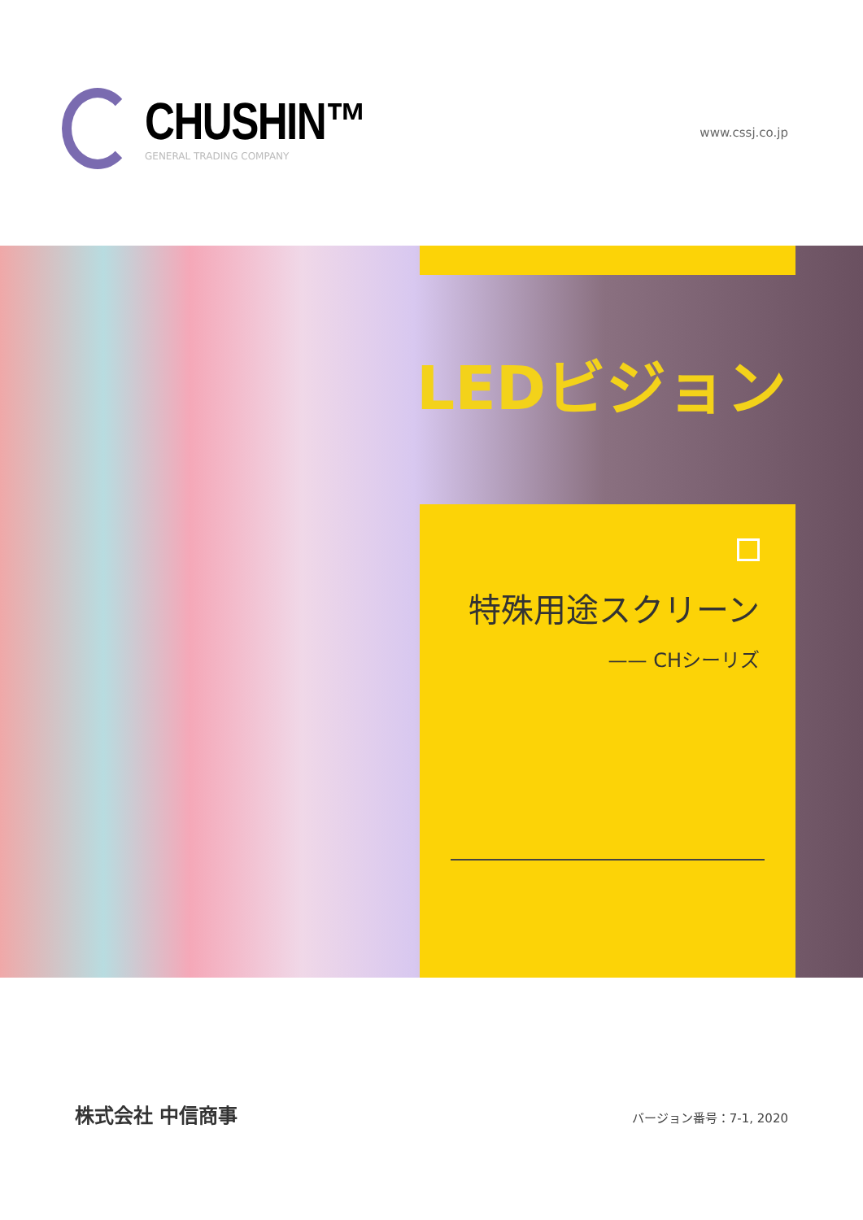CHUSHIN™
GENERAL TRADING COMPANY
www.cssj.co.jp
LEDビジョン
特殊用途スクリーン
—— CHシーリズ
株式会社 中信商事
バージョン番号：7-1, 2020